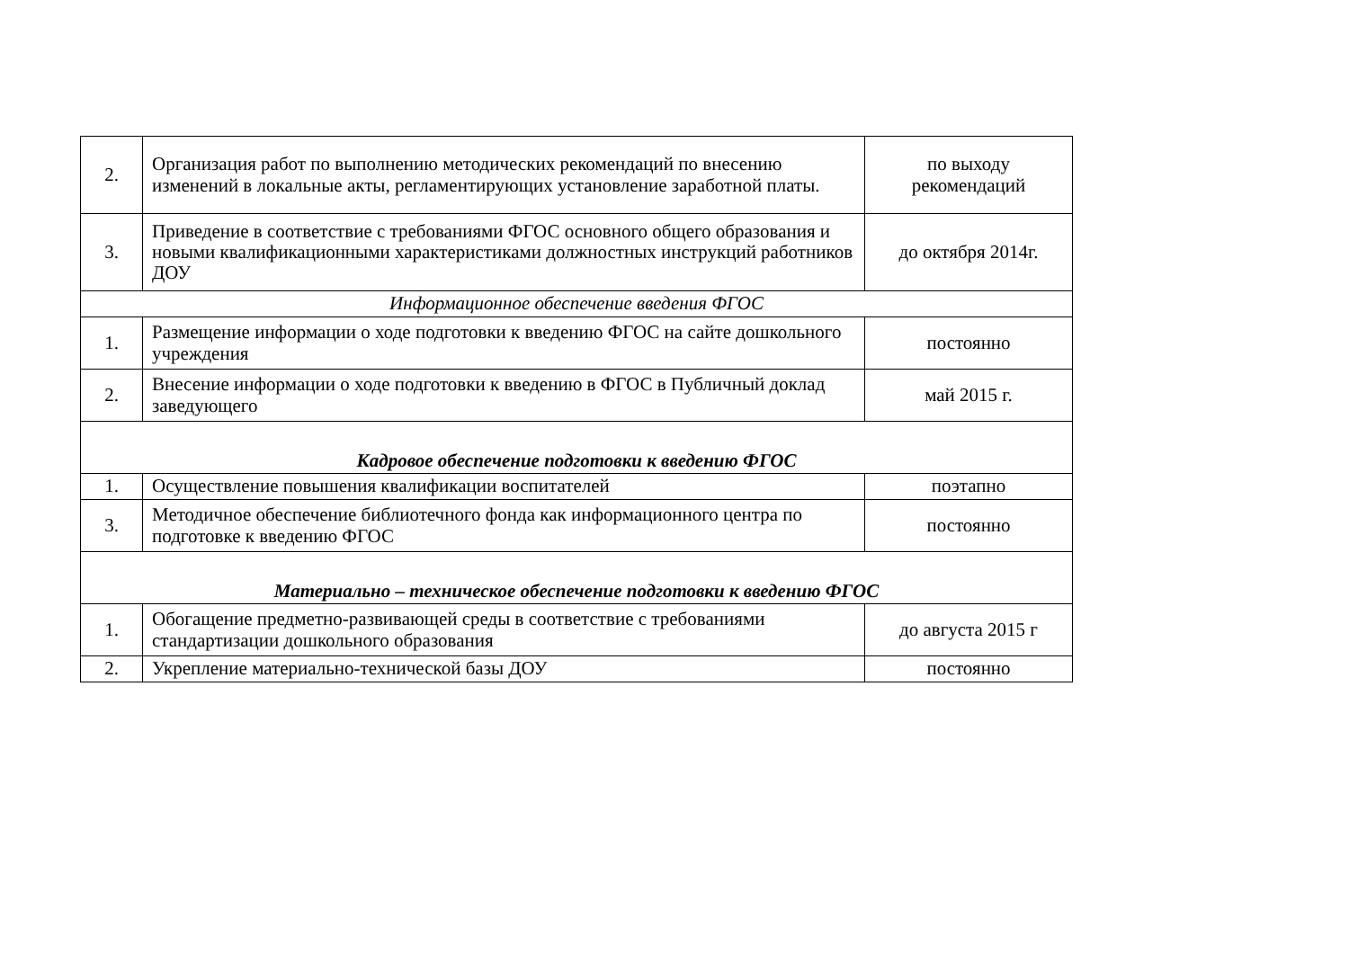| 2. | Организация работ по выполнению методических рекомендаций по внесению изменений в локальные акты, регламентирующих установление заработной платы. | по выходу рекомендаций |
| 3. | Приведение в соответствие с требованиями ФГОС основного общего образования и новыми квалификационными характеристиками должностных инструкций работников ДОУ | до октября 2014г. |
| Информационное обеспечение введения ФГОС | | |
| 1. | Размещение информации о ходе подготовки к введению ФГОС на сайте дошкольного учреждения | постоянно |
| 2. | Внесение информации о ходе подготовки к введению в ФГОС в Публичный доклад заведующего | май 2015 г. |
| Кадровое обеспечение подготовки к введению ФГОС | | |
| 1. | Осуществление повышения квалификации воспитателей | поэтапно |
| 3. | Методичное обеспечение библиотечного фонда как информационного центра по подготовке к введению ФГОС | постоянно |
| Материально – техническое обеспечение подготовки к введению ФГОС | | |
| 1. | Обогащение предметно-развивающей среды в соответствие с требованиями стандартизации дошкольного образования | до августа 2015 г |
| 2. | Укрепление материально-технической базы ДОУ | постоянно |